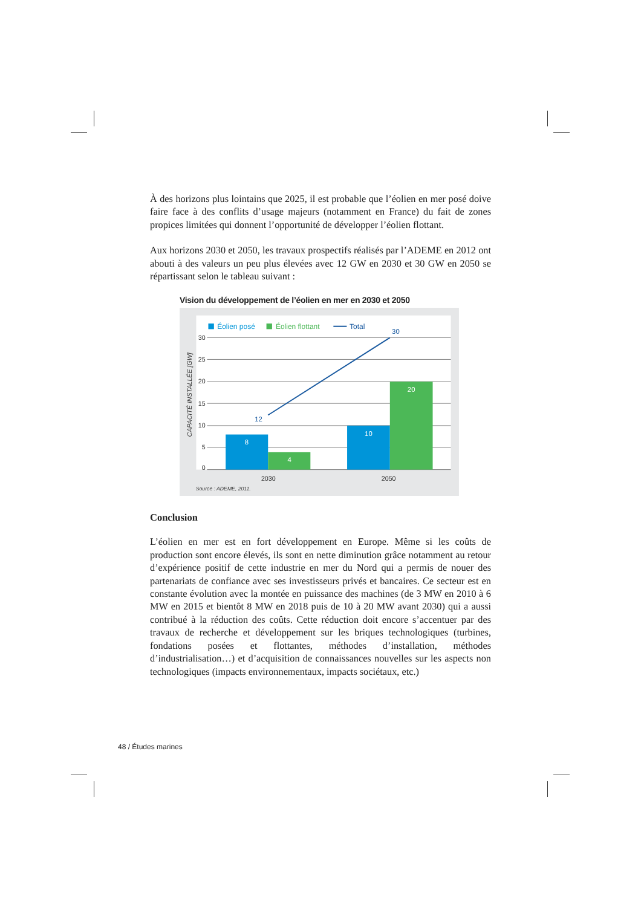À des horizons plus lointains que 2025, il est probable que l’éolien en mer posé doive faire face à des conflits d’usage majeurs (notamment en France) du fait de zones propices limitées qui donnent l’opportunité de développer l’éolien flottant.
Aux horizons 2030 et 2050, les travaux prospectifs réalisés par l’ADEME en 2012 ont abouti à des valeurs un peu plus élevées avec 12 GW en 2030 et 30 GW en 2050 se répartissant selon le tableau suivant :
Vision du développement de l’éolien en mer en 2030 et 2050
30
25
20
15
10
5
0
2030
2050
CAPACITÉ INSTALLÉE [GW]
Éolien posé
Éolien flottant
Total
8
4
10
20
12
30
Source : ADEME, 2011.
Conclusion
L’éolien en mer est en fort développement en Europe. Même si les coûts de production sont encore élevés, ils sont en nette diminution grâce notamment au retour d’expérience positif de cette industrie en mer du Nord qui a permis de nouer des partenariats de confiance avec ses investisseurs privés et bancaires. Ce secteur est en constante évolution avec la montée en puissance des machines (de 3 MW en 2010 à 6 MW en 2015 et bientôt 8 MW en 2018 puis de 10 à 20 MW avant 2030) qui a aussi contribué à la réduction des coûts. Cette réduction doit encore s’accentuer par des travaux de recherche et développement sur les briques technologiques (turbines, fondations posées et flottantes, méthodes d’installation, méthodes d’industrialisation…) et d’acquisition de connaissances nouvelles sur les aspects non technologiques (impacts environnementaux, impacts sociétaux, etc.)
48 / Études marines